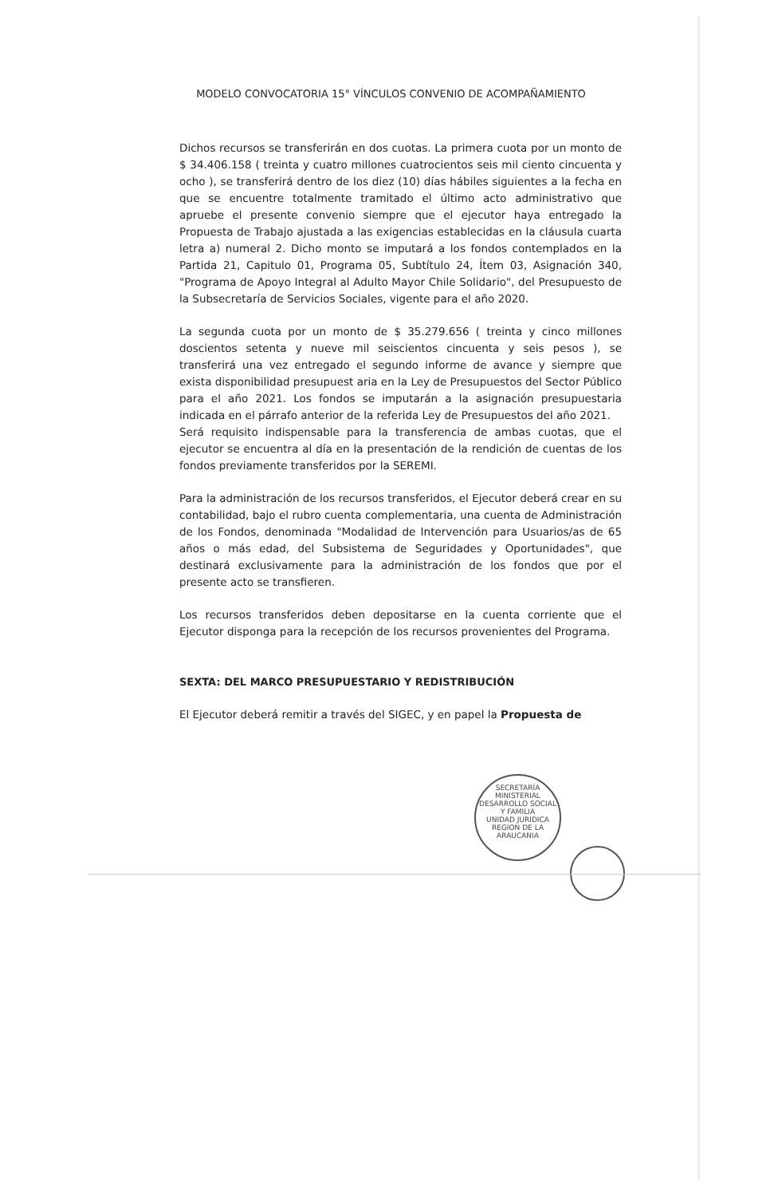MODELO CONVOCATORIA 15° VÍNCULOS CONVENIO DE ACOMPAÑAMIENTO
Dichos recursos se transferirán en dos cuotas. La primera cuota por un monto de $ 34.406.158 ( treinta y cuatro millones cuatrocientos seis mil ciento cincuenta y ocho ), se transferirá dentro de los diez (10) días hábiles siguientes a la fecha en que se encuentre totalmente tramitado el último acto administrativo que apruebe el presente convenio siempre que el ejecutor haya entregado la Propuesta de Trabajo ajustada a las exigencias establecidas en la cláusula cuarta letra a) numeral 2. Dicho monto se imputará a los fondos contemplados en la Partida 21, Capitulo 01, Programa 05, Subtítulo 24, Ítem 03, Asignación 340, "Programa de Apoyo Integral al Adulto Mayor Chile Solidario", del Presupuesto de la Subsecretaría de Servicios Sociales, vigente para el año 2020.
La segunda cuota por un monto de $ 35.279.656 ( treinta y cinco millones doscientos setenta y nueve mil seiscientos cincuenta y seis pesos ), se transferirá una vez entregado el segundo informe de avance y siempre que exista disponibilidad presupuest aria en la Ley de Presupuestos del Sector Público para el año 2021. Los fondos se imputarán a la asignación presupuestaria indicada en el párrafo anterior de la referida Ley de Presupuestos del año 2021.
Será requisito indispensable para la transferencia de ambas cuotas, que el ejecutor se encuentra al día en la presentación de la rendición de cuentas de los fondos previamente transferidos por la SEREMI.
Para la administración de los recursos transferidos, el Ejecutor deberá crear en su contabilidad, bajo el rubro cuenta complementaria, una cuenta de Administración de los Fondos, denominada "Modalidad de Intervención para Usuarios/as de 65 años o más edad, del Subsistema de Seguridades y Oportunidades", que destinará exclusivamente para la administración de los fondos que por el presente acto se transfieren.
Los recursos transferidos deben depositarse en la cuenta corriente que el Ejecutor disponga para la recepción de los recursos provenientes del Programa.
SEXTA: DEL MARCO PRESUPUESTARIO Y REDISTRIBUCIÓN
El Ejecutor deberá remitir a través del SIGEC, y en papel la Propuesta de
SECRETARÍA MINISTERIAL DESARROLLO SOCIAL Y FAMILIA
UNIDAD JURIDICA
REGION DE LA ARAUCANIA